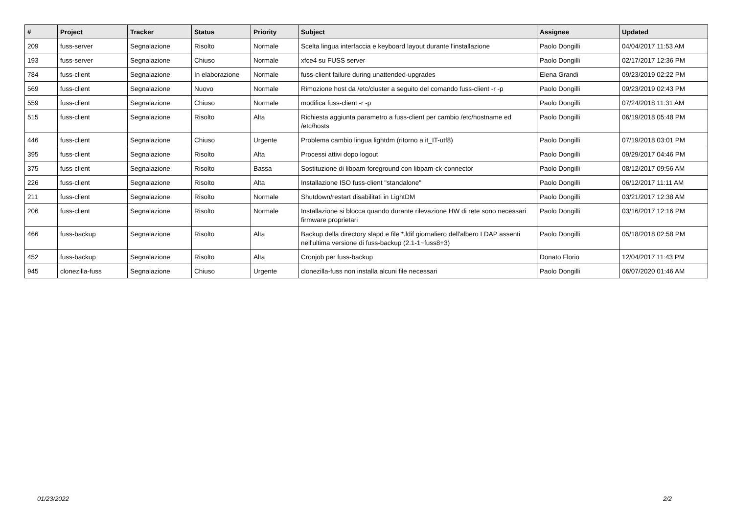| # | Project | Tracker | Status | Priority | Subject | Assignee | Updated |
| --- | --- | --- | --- | --- | --- | --- | --- |
| 209 | fuss-server | Segnalazione | Risolto | Normale | Scelta lingua interfaccia e keyboard layout durante l'installazione | Paolo Dongilli | 04/04/2017 11:53 AM |
| 193 | fuss-server | Segnalazione | Chiuso | Normale | xfce4 su FUSS server | Paolo Dongilli | 02/17/2017 12:36 PM |
| 784 | fuss-client | Segnalazione | In elaborazione | Normale | fuss-client failure during unattended-upgrades | Elena Grandi | 09/23/2019 02:22 PM |
| 569 | fuss-client | Segnalazione | Nuovo | Normale | Rimozione host da /etc/cluster a seguito del comando fuss-client -r -p | Paolo Dongilli | 09/23/2019 02:43 PM |
| 559 | fuss-client | Segnalazione | Chiuso | Normale | modifica fuss-client -r -p | Paolo Dongilli | 07/24/2018 11:31 AM |
| 515 | fuss-client | Segnalazione | Risolto | Alta | Richiesta aggiunta parametro a fuss-client per cambio /etc/hostname ed /etc/hosts | Paolo Dongilli | 06/19/2018 05:48 PM |
| 446 | fuss-client | Segnalazione | Chiuso | Urgente | Problema cambio lingua lightdm (ritorno a it_IT-utf8) | Paolo Dongilli | 07/19/2018 03:01 PM |
| 395 | fuss-client | Segnalazione | Risolto | Alta | Processi attivi dopo logout | Paolo Dongilli | 09/29/2017 04:46 PM |
| 375 | fuss-client | Segnalazione | Risolto | Bassa | Sostituzione di libpam-foreground con libpam-ck-connector | Paolo Dongilli | 08/12/2017 09:56 AM |
| 226 | fuss-client | Segnalazione | Risolto | Alta | Installazione ISO fuss-client "standalone" | Paolo Dongilli | 06/12/2017 11:11 AM |
| 211 | fuss-client | Segnalazione | Risolto | Normale | Shutdown/restart disabilitati in LightDM | Paolo Dongilli | 03/21/2017 12:38 AM |
| 206 | fuss-client | Segnalazione | Risolto | Normale | Installazione si blocca quando durante rilevazione HW di rete sono necessari firmware proprietari | Paolo Dongilli | 03/16/2017 12:16 PM |
| 466 | fuss-backup | Segnalazione | Risolto | Alta | Backup della directory slapd e file *.ldif giornaliero dell'albero LDAP assenti nell'ultima versione di fuss-backup (2.1-1~fuss8+3) | Paolo Dongilli | 05/18/2018 02:58 PM |
| 452 | fuss-backup | Segnalazione | Risolto | Alta | Cronjob per fuss-backup | Donato Florio | 12/04/2017 11:43 PM |
| 945 | clonezilla-fuss | Segnalazione | Chiuso | Urgente | clonezilla-fuss non installa alcuni file necessari | Paolo Dongilli | 06/07/2020 01:46 AM |
01/23/2022 2/2